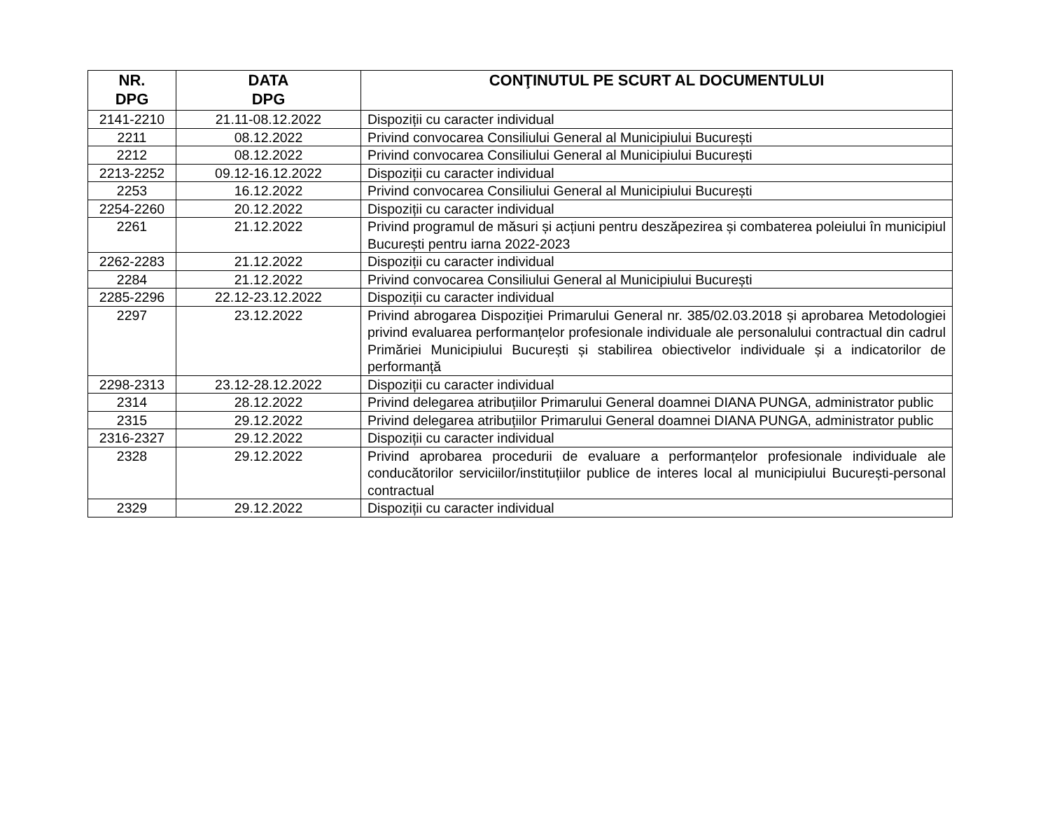| NR. DPG | DATA DPG | CONŢINUTUL PE SCURT AL DOCUMENTULUI |
| --- | --- | --- |
| 2141-2210 | 21.11-08.12.2022 | Dispoziții cu caracter individual |
| 2211 | 08.12.2022 | Privind convocarea Consiliului General al Municipiului București |
| 2212 | 08.12.2022 | Privind convocarea Consiliului General al Municipiului București |
| 2213-2252 | 09.12-16.12.2022 | Dispoziții cu caracter individual |
| 2253 | 16.12.2022 | Privind convocarea Consiliului General al Municipiului București |
| 2254-2260 | 20.12.2022 | Dispoziții cu caracter individual |
| 2261 | 21.12.2022 | Privind programul de măsuri și acțiuni pentru deszăpezirea și combaterea poleiului în municipiul București pentru iarna 2022-2023 |
| 2262-2283 | 21.12.2022 | Dispoziții cu caracter individual |
| 2284 | 21.12.2022 | Privind convocarea Consiliului General al Municipiului București |
| 2285-2296 | 22.12-23.12.2022 | Dispoziții cu caracter individual |
| 2297 | 23.12.2022 | Privind abrogarea Dispoziției Primarului General nr. 385/02.03.2018 și aprobarea Metodologiei privind evaluarea performanțelor profesionale individuale ale personalului contractual din cadrul Primăriei Municipiului București și stabilirea obiectivelor individuale și a indicatorilor de performanță |
| 2298-2313 | 23.12-28.12.2022 | Dispoziții cu caracter individual |
| 2314 | 28.12.2022 | Privind delegarea atribuțiilor Primarului General doamnei DIANA PUNGA, administrator public |
| 2315 | 29.12.2022 | Privind delegarea atribuțiilor Primarului General doamnei DIANA PUNGA, administrator public |
| 2316-2327 | 29.12.2022 | Dispoziții cu caracter individual |
| 2328 | 29.12.2022 | Privind aprobarea procedurii de evaluare a performanțelor profesionale individuale ale conducătorilor serviciilor/instituțiilor publice de interes local al municipiului București-personal contractual |
| 2329 | 29.12.2022 | Dispoziții cu caracter individual |